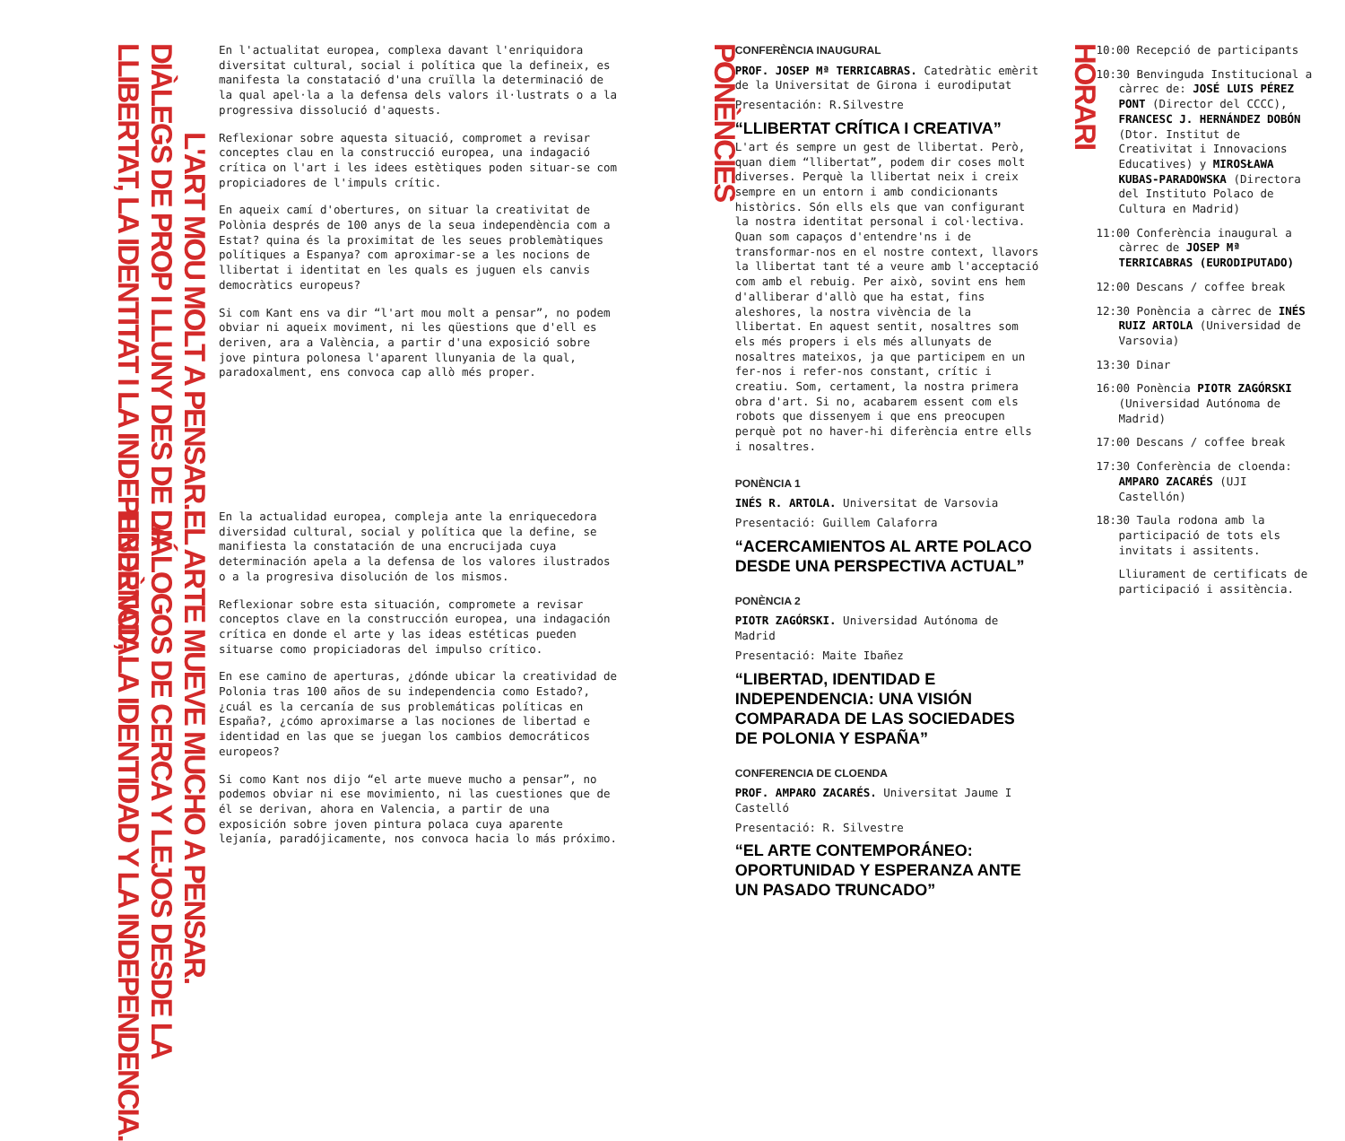L'ART MOU MOLT A PENSAR.
DIÀLEGS DE PROP I LLUNY DES DE LA
LLIBERTAT, LA IDENTITAT I LA INDEPENDÈNCIA.
En l'actualitat europea, complexa davant l'enriquidora diversitat cultural, social i política que la defineix, es manifesta la constatació d'una cruïlla la determinació de la qual apel·la a la defensa dels valors il·lustrats o a la progressiva dissolució d'aquests.
Reflexionar sobre aquesta situació, compromet a revisar conceptes clau en la construcció europea, una indagació crítica on l'art i les idees estètiques poden situar-se com propiciadores de l'impuls crític.
En aqueix camí d'obertures, on situar la creativitat de Polònia després de 100 anys de la seua independència com a Estat? quina és la proximitat de les seues problemàtiques polítiques a Espanya? com aproximar-se a les nocions de llibertat i identitat en les quals es juguen els canvis democràtics europeus?
Si com Kant ens va dir “l'art mou molt a pensar”, no podem obviar ni aqueix moviment, ni les qüestions que d'ell es deriven, ara a València, a partir d'una exposició sobre jove pintura polonesa l'aparent llunyania de la qual, paradoxalment, ens convoca cap allò més proper.
EL ARTE MUEVE MUCHO A PENSAR.
DIÁLOGOS DE CERCA Y LEJOS DESDE LA
LIBERTAD, LA IDENTIDAD Y LA INDEPENDENCIA.
En la actualidad europea, compleja ante la enriquecedora diversidad cultural, social y política que la define, se manifiesta la constatación de una encrucijada cuya determinación apela a la defensa de los valores ilustrados o a la progresiva disolución de los mismos.
Reflexionar sobre esta situación, compromete a revisar conceptos clave en la construcción europea, una indagación crítica en donde el arte y las ideas estéticas pueden situarse como propiciadoras del impulso crítico.
En ese camino de aperturas, ¿dónde ubicar la creatividad de Polonia tras 100 años de su independencia como Estado?, ¿cuál es la cercanía de sus problemáticas políticas en España?, ¿cómo aproximarse a las nociones de libertad e identidad en las que se juegan los cambios democráticos europeos?
Si como Kant nos dijo “el arte mueve mucho a pensar”, no podemos obviar ni ese movimiento, ni las cuestiones que de él se derivan, ahora en Valencia, a partir de una exposición sobre joven pintura polaca cuya aparente lejanía, paradójicamente, nos convoca hacia lo más próximo.
PONÈNCIES
CONFERÈNCIA INAUGURAL
PROF. JOSEP Mª TERRICABRAS. Catedràtic emèrit de la Universitat de Girona i eurodiputat
Presentación: R.Silvestre
“LLIBERTAT CRÍTICA I CREATIVA”
L'art és sempre un gest de llibertat. Però, quan diem “llibertat”, podem dir coses molt diverses. Perquè la llibertat neix i creix sempre en un entorn i amb condicionants històrics. Són ells els que van configurant la nostra identitat personal i col·lectiva. Quan som capaços d'entendre'ns i de transformar-nos en el nostre context, llavors la llibertat tant té a veure amb l'acceptació com amb el rebuig. Per això, sovint ens hem d'alliberar d'allò que ha estat, fins aleshores, la nostra vivència de la llibertat. En aquest sentit, nosaltres som els més propers i els més allunyats de nosaltres mateixos, ja que participem en un fer-nos i refer-nos constant, crític i creatiu. Som, certament, la nostra primera obra d'art. Si no, acabarem essent com els robots que dissenyem i que ens preocupen perquè pot no haver-hi diferència entre ells i nosaltres.
PONÈNCIA 1
INÉS R. ARTOLA. Universitat de Varsovia
Presentació: Guillem Calaforra
“ACERCAMIENTOS AL ARTE POLACO DESDE UNA PERSPECTIVA ACTUAL”
PONÈNCIA 2
PIOTR ZAGÓRSKI. Universidad Autónoma de Madrid
Presentació: Maite Ibañez
“LIBERTAD, IDENTIDAD E INDEPENDENCIA: UNA VISIÓN COMPARADA DE LAS SOCIEDADES DE POLONIA Y ESPAÑA”
CONFERENCIA DE CLOENDA
PROF. AMPARO ZACARÉS. Universitat Jaume I Castelló
Presentació: R. Silvestre
“EL ARTE CONTEMPORÁNEO: OPORTUNIDAD Y ESPERANZA ANTE UN PASADO TRUNCADO”
HORARI
10:00 Recepció de participants
10:30 Benvinguda Institucional a càrrec de: JOSÉ LUIS PÉREZ PONT (Director del CCCC), FRANCESC J. HERNÁNDEZ DOBÓN (Dtor. Institut de Creativitat i Innovacions Educatives) y MIROSŁAWA KUBAS-PARADOWSKA (Directora del Instituto Polaco de Cultura en Madrid)
11:00 Conferència inaugural a càrrec de JOSEP Mª TERRICABRAS (EURODIPUTADO)
12:00 Descans / coffee break
12:30 Ponència a càrrec de INÉS RUIZ ARTOLA (Universidad de Varsovia)
13:30 Dinar
16:00 Ponència PIOTR ZAGÓRSKI (Universidad Autónoma de Madrid)
17:00 Descans / coffee break
17:30 Conferència de cloenda: AMPARO ZACARÉS (UJI Castellón)
18:30 Taula rodona amb la participació de tots els invitats i assitents.
Lliurament de certificats de participació i assitència.